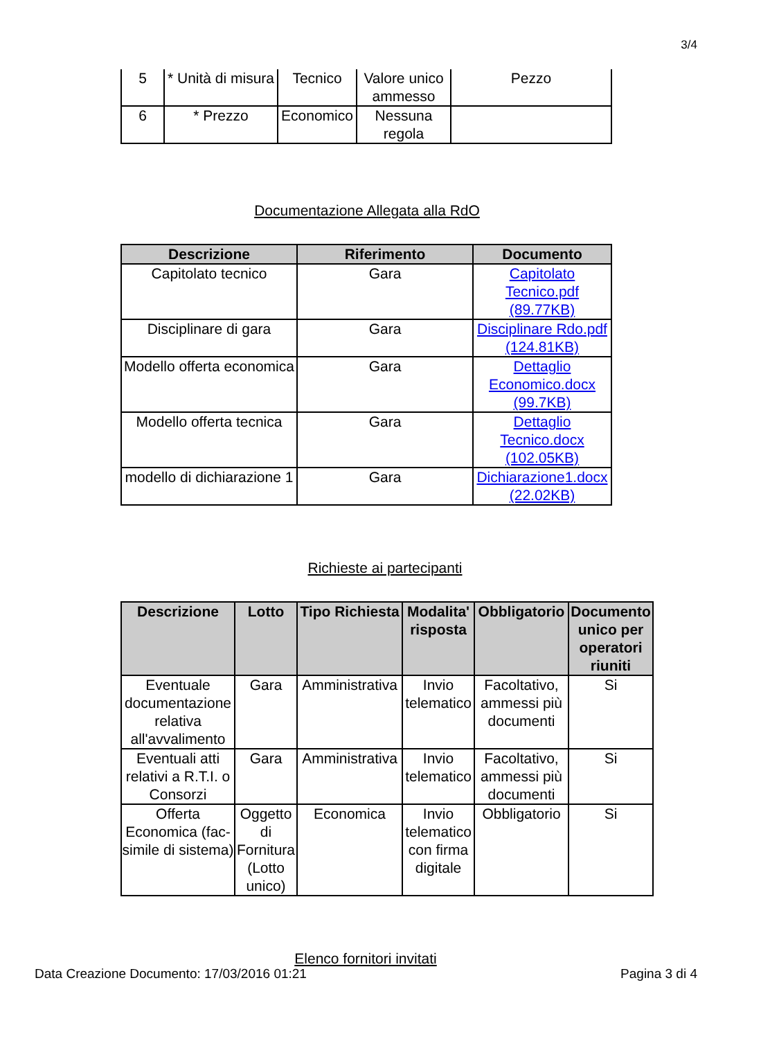3/4
| 5 | * Unità di misura | Tecnico | Valore unico ammesso | Pezzo |
| 6 | * Prezzo | Economico | Nessuna regola | |
Documentazione Allegata alla RdO
| Descrizione | Riferimento | Documento |
| --- | --- | --- |
| Capitolato tecnico | Gara | Capitolato Tecnico.pdf (89.77KB) |
| Disciplinare di gara | Gara | Disciplinare Rdo.pdf (124.81KB) |
| Modello offerta economica | Gara | Dettaglio Economico.docx (99.7KB) |
| Modello offerta tecnica | Gara | Dettaglio Tecnico.docx (102.05KB) |
| modello di dichiarazione 1 | Gara | Dichiarazione1.docx (22.02KB) |
Richieste ai partecipanti
| Descrizione | Lotto | Tipo Richiesta | Modalita' risposta | Obbligatorio | Documento unico per operatori riuniti |
| --- | --- | --- | --- | --- | --- |
| Eventuale documentazione relativa all'avvalimento | Gara | Amministrativa | Invio telematico | Facoltativo, ammessi più documenti | Si |
| Eventuali atti relativi a R.T.I. o Consorzi | Gara | Amministrativa | Invio telematico | Facoltativo, ammessi più documenti | Si |
| Offerta Economica (fac-simile di sistema) | Oggetto di Fornitura (Lotto unico) | Economica | Invio telematico con firma digitale | Obbligatorio | Si |
Elenco fornitori invitati
Data Creazione Documento: 17/03/2016 01:21 Pagina 3 di 4